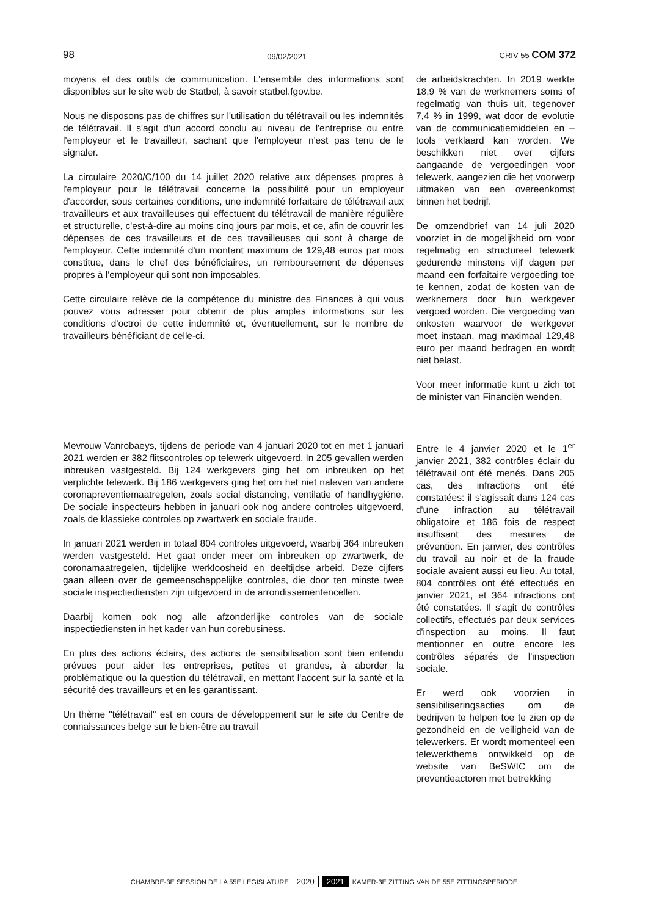98 09/02/2021 CRIV 55 COM 372
moyens et des outils de communication. L'ensemble des informations sont disponibles sur le site web de Statbel, à savoir statbel.fgov.be.
Nous ne disposons pas de chiffres sur l'utilisation du télétravail ou les indemnités de télétravail. Il s'agit d'un accord conclu au niveau de l'entreprise ou entre l'employeur et le travailleur, sachant que l'employeur n'est pas tenu de le signaler.
La circulaire 2020/C/100 du 14 juillet 2020 relative aux dépenses propres à l'employeur pour le télétravail concerne la possibilité pour un employeur d'accorder, sous certaines conditions, une indemnité forfaitaire de télétravail aux travailleurs et aux travailleuses qui effectuent du télétravail de manière régulière et structurelle, c'est-à-dire au moins cinq jours par mois, et ce, afin de couvrir les dépenses de ces travailleurs et de ces travailleuses qui sont à charge de l'employeur. Cette indemnité d'un montant maximum de 129,48 euros par mois constitue, dans le chef des bénéficiaires, un remboursement de dépenses propres à l'employeur qui sont non imposables.
Cette circulaire relève de la compétence du ministre des Finances à qui vous pouvez vous adresser pour obtenir de plus amples informations sur les conditions d'octroi de cette indemnité et, éventuellement, sur le nombre de travailleurs bénéficiant de celle-ci.
de arbeidskrachten. In 2019 werkte 18,9 % van de werknemers soms of regelmatig van thuis uit, tegenover 7,4 % in 1999, wat door de evolutie van de communicatiemiddelen en –tools verklaard kan worden. We beschikken niet over cijfers aangaande de vergoedingen voor telewerk, aangezien die het voorwerp uitmaken van een overeenkomst binnen het bedrijf.
De omzendbrief van 14 juli 2020 voorziet in de mogelijkheid om voor regelmatig en structureel telewerk gedurende minstens vijf dagen per maand een forfaitaire vergoeding toe te kennen, zodat de kosten van de werknemers door hun werkgever vergoed worden. Die vergoeding van onkosten waarvoor de werkgever moet instaan, mag maximaal 129,48 euro per maand bedragen en wordt niet belast.
Voor meer informatie kunt u zich tot de minister van Financiën wenden.
Mevrouw Vanrobaeys, tijdens de periode van 4 januari 2020 tot en met 1 januari 2021 werden er 382 flitscontroles op telewerk uitgevoerd. In 205 gevallen werden inbreuken vastgesteld. Bij 124 werkgevers ging het om inbreuken op het verplichte telewerk. Bij 186 werkgevers ging het om het niet naleven van andere coronapreventiemaatregelen, zoals social distancing, ventilatie of handhygiëne. De sociale inspecteurs hebben in januari ook nog andere controles uitgevoerd, zoals de klassieke controles op zwartwerk en sociale fraude.
In januari 2021 werden in totaal 804 controles uitgevoerd, waarbij 364 inbreuken werden vastgesteld. Het gaat onder meer om inbreuken op zwartwerk, de coronamaatregelen, tijdelijke werkloosheid en deeltijdse arbeid. Deze cijfers gaan alleen over de gemeenschappelijke controles, die door ten minste twee sociale inspectiediensten zijn uitgevoerd in de arrondissementencellen.
Daarbij komen ook nog alle afzonderlijke controles van de sociale inspectiediensten in het kader van hun corebusiness.
En plus des actions éclairs, des actions de sensibilisation sont bien entendu prévues pour aider les entreprises, petites et grandes, à aborder la problématique ou la question du télétravail, en mettant l'accent sur la santé et la sécurité des travailleurs et en les garantissant.
Un thème "télétravail" est en cours de développement sur le site du Centre de connaissances belge sur le bien-être au travail
Entre le 4 janvier 2020 et le 1<sup>er</sup> janvier 2021, 382 contrôles éclair du télétravail ont été menés. Dans 205 cas, des infractions ont été constatées: il s'agissait dans 124 cas d'une infraction au télétravail obligatoire et 186 fois de respect insuffisant des mesures de prévention. En janvier, des contrôles du travail au noir et de la fraude sociale avaient aussi eu lieu. Au total, 804 contrôles ont été effectués en janvier 2021, et 364 infractions ont été constatées. Il s'agit de contrôles collectifs, effectués par deux services d'inspection au moins. Il faut mentionner en outre encore les contrôles séparés de l'inspection sociale.
Er werd ook voorzien in sensibiliseringsacties om de bedrijven te helpen toe te zien op de gezondheid en de veiligheid van de telewerkers. Er wordt momenteel een telewerkthema ontwikkeld op de website van BeSWIC om de preventieactoren met betrekking
CHAMBRE-3E SESSION DE LA 55E LEGISLATURE 2020 2021 KAMER-3E ZITTING VAN DE 55E ZITTINGSPERIODE